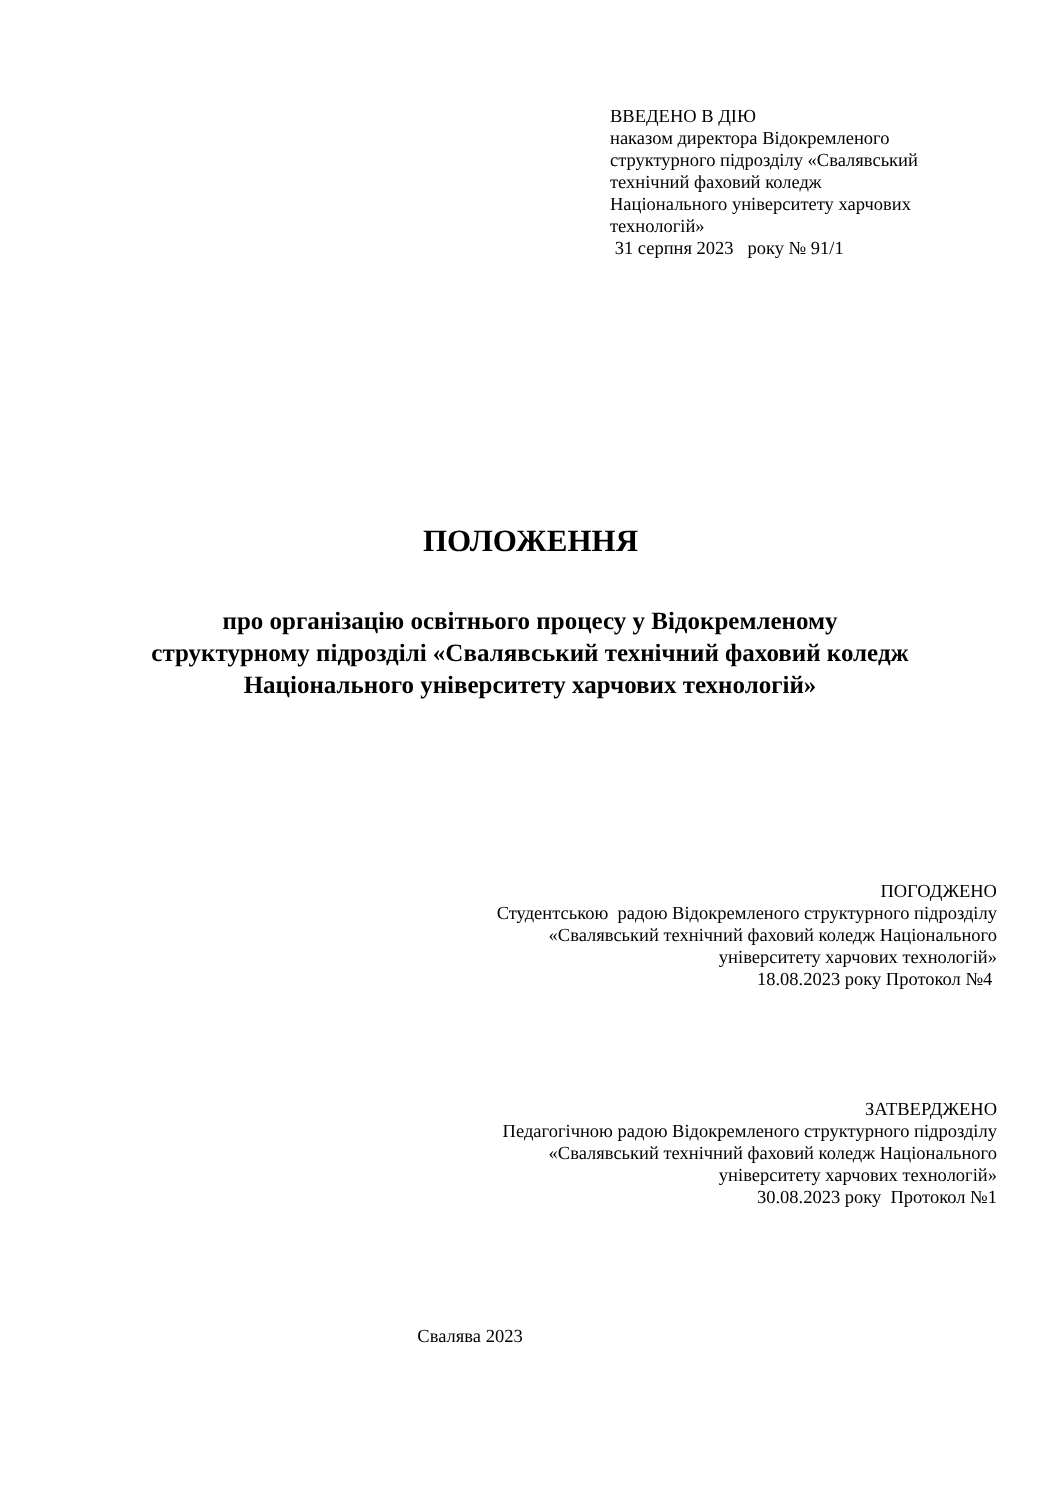ВВЕДЕНО В ДІЮ
наказом директора Відокремленого
структурного підрозділу «Свалявський
технічний фаховий коледж
Національного університету харчових
технологій»
31 серпня 2023 року № 91/1
ПОЛОЖЕННЯ
про організацію освітнього процесу у Відокремленому структурному підрозділі «Свалявський технічний фаховий коледж Національного університету харчових технологій»
ПОГОДЖЕНО
Студентською радою Відокремленого структурного підрозділу
«Свалявський технічний фаховий коледж Національного
університету харчових технологій»
18.08.2023 року Протокол №4
ЗАТВЕРДЖЕНО
Педагогічною радою Відокремленого структурного підрозділу
«Свалявський технічний фаховий коледж Національного
університету харчових технологій»
30.08.2023 року Протокол №1
Свалява 2023